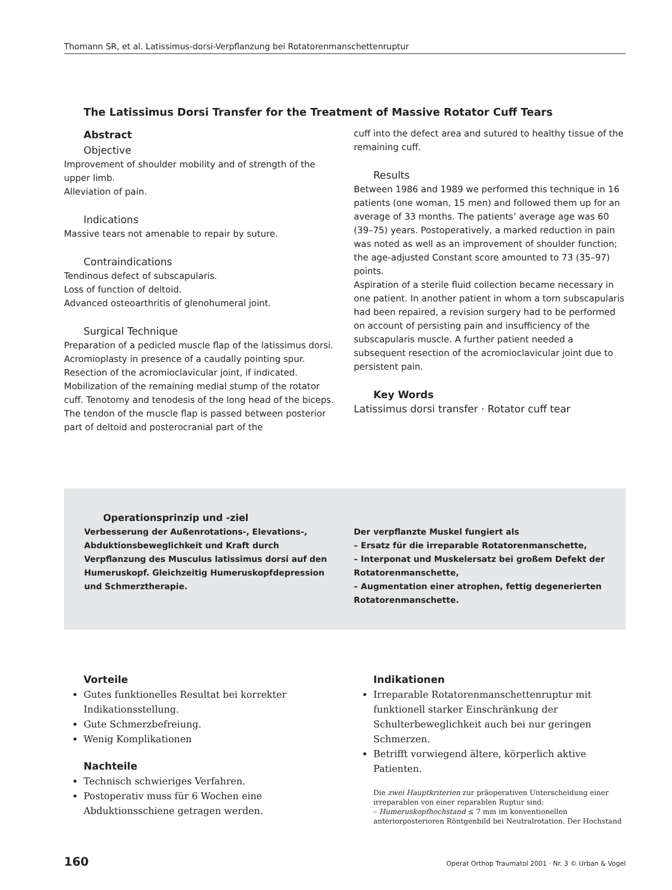Thomann SR, et al. Latissimus-dorsi-Verpflanzung bei Rotatorenmanschettenruptur
The Latissimus Dorsi Transfer for the Treatment of Massive Rotator Cuff Tears
Abstract
Objective
Improvement of shoulder mobility and of strength of the upper limb.
Alleviation of pain.
Indications
Massive tears not amenable to repair by suture.
Contraindications
Tendinous defect of subscapularis.
Loss of function of deltoid.
Advanced osteoarthritis of glenohumeral joint.
Surgical Technique
Preparation of a pedicled muscle flap of the latissimus dorsi. Acromioplasty in presence of a caudally pointing spur. Resection of the acromioclavicular joint, if indicated. Mobilization of the remaining medial stump of the rotator cuff. Tenotomy and tenodesis of the long head of the biceps. The tendon of the muscle flap is passed between posterior part of deltoid and posterocranial part of the
cuff into the defect area and sutured to healthy tissue of the remaining cuff.
Results
Between 1986 and 1989 we performed this technique in 16 patients (one woman, 15 men) and followed them up for an average of 33 months. The patients’ average age was 60 (39–75) years. Postoperatively, a marked reduction in pain was noted as well as an improvement of shoulder function; the age-adjusted Constant score amounted to 73 (35–97) points.
Aspiration of a sterile fluid collection became necessary in one patient. In another patient in whom a torn subscapularis had been repaired, a revision surgery had to be performed on account of persisting pain and insufficiency of the subscapularis muscle. A further patient needed a subsequent resection of the acromioclavicular joint due to persistent pain.
Key Words
Latissimus dorsi transfer · Rotator cuff tear
Operationsprinzip und -ziel
Verbesserung der Außenrotations-, Elevations-, Abduktionsbeweglichkeit und Kraft durch Verpflanzung des Musculus latissimus dorsi auf den Humeruskopf. Gleichzeitig Humeruskopfdepression und Schmerztherapie.
Der verpflanzte Muskel fungiert als
– Ersatz für die irreparable Rotatorenmanschette,
– Interponat und Muskelersatz bei großem Defekt der Rotatorenmanschette,
– Augmentation einer atrophen, fettig degenerierten Rotatorenmanschette.
Vorteile
Gutes funktionelles Resultat bei korrekter Indikationsstellung.
Gute Schmerzbefreiung.
Wenig Komplikationen
Nachteile
Technisch schwieriges Verfahren.
Postoperativ muss für 6 Wochen eine Abduktionsschiene getragen werden.
Indikationen
Irreparable Rotatorenmanschettenruptur mit funktionell starker Einschränkung der Schulterbeweglichkeit auch bei nur geringen Schmerzen.
Betrifft vorwiegend ältere, körperlich aktive Patienten.
Die zwei Hauptkriterien zur präoperativen Unterscheidung einer irreparablen von einer reparablen Ruptur sind:
– Humeruskopfhochstand ≤ 7 mm im konventionellen anteriorposterioren Röntgenbild bei Neutralrotation. Der Hochstand
160 Operat Orthop Traumatol 2001 · Nr. 3 © Urban & Vogel